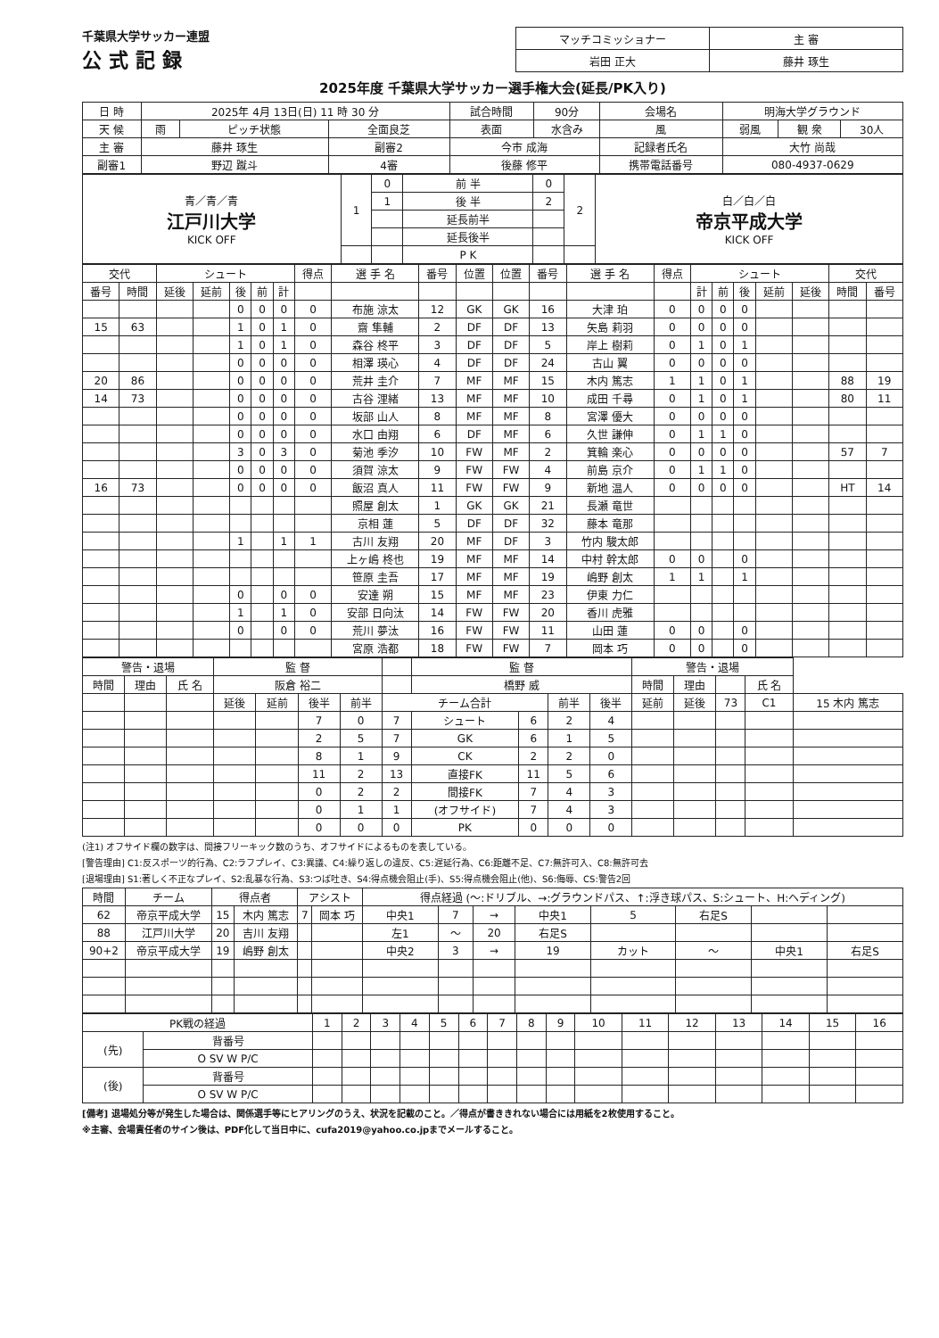千葉県大学サッカー連盟
公式記録
| マッチコミッショナー | 主 審 |
| 岩田 正大 | 藤井 琢生 |
2025年度 千葉県大学サッカー選手権大会(延長/PK入り)
| 日 時 | 2025年 4月 13日(日) 11 時 30 分 | | | 試合時間 | 90分 | 会場名 | 明海大学グラウンド | | |
| 天 候 | 雨 | ピッチ状態 | 全面良芝 | 表面 | 水含み | 風 | 弱風 | 観 衆 | 30人 |
| 主 審 | 藤井 琢生 | | 副審2 | 今市 成海 | | 記録者氏名 | 大竹 尚哉 | | |
| 副審1 | 野辺 蹴斗 | | 4審 | 後藤 修平 | | 携帯電話番号 | 080-4937-0629 | | |
| 青／青／青 江戸川大学 KICK OFF | 1 | 0 | 前 半 | 0 | 2 | 白／白／白 帝京平成大学 KICK OFF |
| | | 1 | 後 半 | 2 | | |
| | | | 延長前半 | | | |
| | | | 延長後半 | | | |
| | | | P K | | | |
| 交代 | | シュート | | | | | 得点 | 選 手 名 | 番号 | 位置 | 位置 | 番号 | 選 手 名 | 得点 | シュート | | | | | 交代 | |
| --- | --- | --- | --- | --- | --- | --- | --- | --- | --- | --- | --- | --- | --- | --- | --- | --- | --- | --- | --- | --- | --- |
| 番号 | 時間 | 延後 | 延前 | 後 | 前 | 計 | | | | | | | | | 計 | 前 | 後 | 延前 | 延後 | 時間 | 番号 |
| | | | | 0 | 0 | 0 | 0 | 布施 涼太 | 12 | GK | GK | 16 | 大津 珀 | 0 | 0 | 0 | 0 | | | | |
| 15 | 63 | | | 1 | 0 | 1 | 0 | 齋 隼輔 | 2 | DF | DF | 13 | 矢島 莉羽 | 0 | 0 | 0 | 0 | | | | |
| | | | | 1 | 0 | 1 | 0 | 森谷 柊平 | 3 | DF | DF | 5 | 岸上 樹莉 | 0 | 1 | 0 | 1 | | | | |
| | | | | 0 | 0 | 0 | 0 | 相澤 瑛心 | 4 | DF | DF | 24 | 古山 翼 | 0 | 0 | 0 | 0 | | | | |
| 20 | 86 | | | 0 | 0 | 0 | 0 | 荒井 圭介 | 7 | MF | MF | 15 | 木内 篤志 | 1 | 1 | 0 | 1 | | | 88 | 19 |
| 14 | 73 | | | 0 | 0 | 0 | 0 | 古谷 浬緒 | 13 | MF | MF | 10 | 成田 千尋 | 0 | 1 | 0 | 1 | | | 80 | 11 |
| | | | | 0 | 0 | 0 | 0 | 坂部 山人 | 8 | MF | MF | 8 | 宮澤 優大 | 0 | 0 | 0 | 0 | | | | |
| | | | | 0 | 0 | 0 | 0 | 水口 由翔 | 6 | DF | MF | 6 | 久世 謙伸 | 0 | 1 | 1 | 0 | | | | |
| | | | | 3 | 0 | 3 | 0 | 菊池 季汐 | 10 | FW | MF | 2 | 箕輪 楽心 | 0 | 0 | 0 | 0 | | | 57 | 7 |
| | | | | 0 | 0 | 0 | 0 | 須賀 涼太 | 9 | FW | FW | 4 | 前島 京介 | 0 | 1 | 1 | 0 | | | | |
| 16 | 73 | | | 0 | 0 | 0 | 0 | 飯沼 真人 | 11 | FW | FW | 9 | 新地 温人 | 0 | 0 | 0 | 0 | | | HT | 14 |
| | | | | | | | | 照屋 創太 | 1 | GK | GK | 21 | 長瀬 竜世 | | | | | | | | |
| | | | | | | | | 京相 蓮 | 5 | DF | DF | 32 | 藤本 竜那 | | | | | | | | |
| | | | | 1 | | 1 | 1 | 古川 友翔 | 20 | MF | DF | 3 | 竹内 駿太郎 | | | | | | | | |
| | | | | | | | | 上ヶ嶋 柊也 | 19 | MF | MF | 14 | 中村 幹太郎 | 0 | 0 | | 0 | | | | |
| | | | | | | | | 笹原 圭吾 | 17 | MF | MF | 19 | 嶋野 創太 | 1 | 1 | | 1 | | | | |
| | | | | 0 | | 0 | 0 | 安達 朔 | 15 | MF | MF | 23 | 伊東 力仁 | | | | | | | | |
| | | | | 1 | | 1 | 0 | 安部 日向汰 | 14 | FW | FW | 20 | 香川 虎雅 | | | | | | | | |
| | | | | 0 | | 0 | 0 | 荒川 夢汰 | 16 | FW | FW | 11 | 山田 蓮 | 0 | 0 | | 0 | | | | |
| | | | | | | | | 宮原 浩都 | 18 | FW | FW | 7 | 岡本 巧 | 0 | 0 | | 0 | | | | |
| 警告・退場 | | | 監 督 | | | | | 監 督 | | | | 警告・退場 | | | | |
| --- | --- | --- | --- | --- | --- | --- | --- | --- | --- | --- | --- | --- | --- | --- | --- | --- |
| 時間 | 理由 | 氏 名 | 阪倉 裕二 | | | | | 橋野 威 | | | | 時間 | 理由 | | 氏 名 | |
| | | | 延後 | 延前 | 後半 | 前半 | チーム合計 | | | 前半 | 後半 | 延前 | 延後 | 73 | C1 | 15 木内 篤志 |
| | | | | | 7 | 0 | 7 | シュート | 6 | 2 | 4 | | | | | |
| | | | | | 2 | 5 | 7 | GK | 6 | 1 | 5 | | | | | |
| | | | | | 8 | 1 | 9 | CK | 2 | 2 | 0 | | | | | |
| | | | | | 11 | 2 | 13 | 直接FK | 11 | 5 | 6 | | | | | |
| | | | | | 0 | 2 | 2 | 間接FK | 7 | 4 | 3 | | | | | |
| | | | | | 0 | 1 | 1 | (オフサイド) | 7 | 4 | 3 | | | | | |
| | | | | | 0 | 0 | 0 | PK | 0 | 0 | 0 | | | | | |
(注1) オフサイド欄の数字は、間接フリーキック数のうち、オフサイドによるものを表している。
[警告理由] C1:反スポーツ的行為、C2:ラフプレイ、C3:異議、C4:繰り返しの違反、C5:遅延行為、C6:距離不足、C7:無許可入、C8:無許可去
[退場理由] S1:著しく不正なプレイ、S2:乱暴な行為、S3:つば吐き、S4:得点機会阻止(手)、S5:得点機会阻止(他)、S6:侮辱、CS:警告2回
| 時間 | チーム | 得点者 | | アシスト | | 得点経過 (〜:ドリブル、→:グラウンドパス、↑:浮き球パス、S:シュート、H:ヘディング) | | | | | | | |
| --- | --- | --- | --- | --- | --- | --- | --- | --- | --- | --- | --- | --- | --- |
| 62 | 帝京平成大学 | 15 | 木内 篤志 | 7 | 岡本 巧 | 中央1 | 7 | → | 中央1 | 5 | 右足S | | |
| 88 | 江戸川大学 | 20 | 吉川 友翔 | | | 左1 | 〜 | 20 | 右足S | | | | |
| 90+2 | 帝京平成大学 | 19 | 嶋野 創太 | | | 中央2 | 3 | → | 19 | カット | 〜 | 中央1 | 右足S |
| PK戦の経過 | | 1 | 2 | 3 | 4 | 5 | 6 | 7 | 8 | 9 | 10 | 11 | 12 | 13 | 14 | 15 | 16 |
| --- | --- | --- | --- | --- | --- | --- | --- | --- | --- | --- | --- | --- | --- | --- | --- | --- | --- |
| (先) | 背番号 | | | | | | | | | | | | | | | | |
| | O SV W P/C | | | | | | | | | | | | | | | | |
| (後) | 背番号 | | | | | | | | | | | | | | | | |
| | O SV W P/C | | | | | | | | | | | | | | | | |
[備考] 退場処分等が発生した場合は、関係選手等にヒアリングのうえ、状況を記載のこと。／得点が書ききれない場合には用紙を2枚使用すること。
※主審、会場責任者のサイン後は、PDF化して当日中に、cufa2019@yahoo.co.jpまでメールすること。